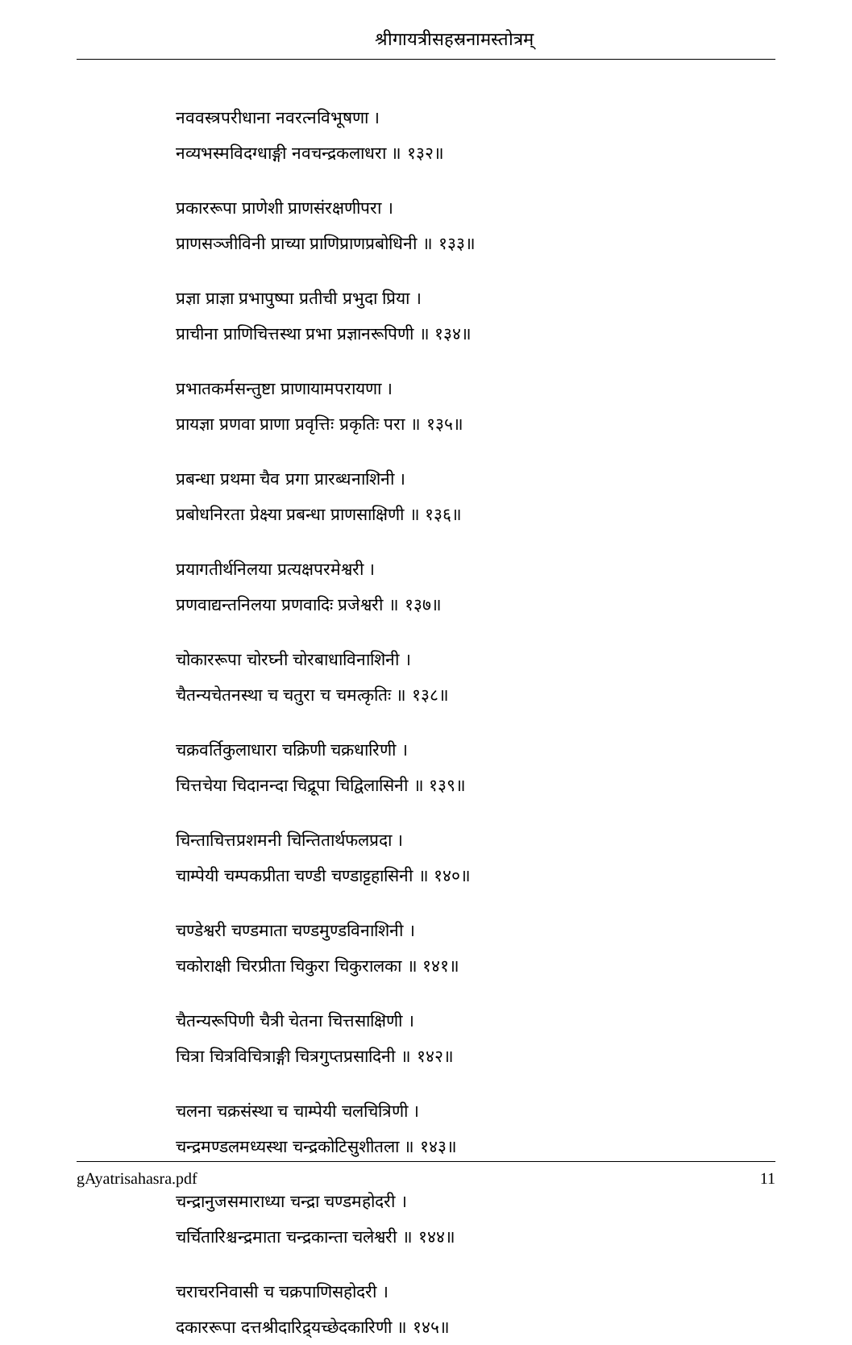श्रीगायत्रीसहस्रनामस्तोत्रम्
नववस्त्रपरीधाना नवरत्नविभूषणा ।
नव्यभस्मविदग्धाङ्गी नवचन्द्रकलाधरा ॥ १३२॥
प्रकाररूपा प्राणेशी प्राणसंरक्षणीपरा ।
प्राणसञ्जीविनी प्राच्या प्राणिप्राणप्रबोधिनी ॥ १३३॥
प्रज्ञा प्राज्ञा प्रभापुष्पा प्रतीची प्रभुदा प्रिया ।
प्राचीना प्राणिचित्तस्था प्रभा प्रज्ञानरूपिणी ॥ १३४॥
प्रभातकर्मसन्तुष्टा प्राणायामपरायणा ।
प्रायज्ञा प्रणवा प्राणा प्रवृत्तिः प्रकृतिः परा ॥ १३५॥
प्रबन्धा प्रथमा चैव प्रगा प्रारब्धनाशिनी ।
प्रबोधनिरता प्रेक्ष्या प्रबन्धा प्राणसाक्षिणी ॥ १३६॥
प्रयागतीर्थनिलया प्रत्यक्षपरमेश्वरी ।
प्रणवाद्यन्तनिलया प्रणवादिः प्रजेश्वरी ॥ १३७॥
चोकाररूपा चोरघ्नी चोरबाधाविनाशिनी ।
चैतन्यचेतनस्था च चतुरा च चमत्कृतिः ॥ १३८॥
चक्रवर्तिकुलाधारा चक्रिणी चक्रधारिणी ।
चित्तचेया चिदानन्दा चिद्रूपा चिद्विलासिनी ॥ १३९॥
चिन्ताचित्तप्रशमनी चिन्तितार्थफलप्रदा ।
चाम्पेयी चम्पकप्रीता चण्डी चण्डाट्टहासिनी ॥ १४०॥
चण्डेश्वरी चण्डमाता चण्डमुण्डविनाशिनी ।
चकोराक्षी चिरप्रीता चिकुरा चिकुरालका ॥ १४१॥
चैतन्यरूपिणी चैत्री चेतना चित्तसाक्षिणी ।
चित्रा चित्रविचित्राङ्गी चित्रगुप्तप्रसादिनी ॥ १४२॥
चलना चक्रसंस्था च चाम्पेयी चलचित्रिणी ।
चन्द्रमण्डलमध्यस्था चन्द्रकोटिसुशीतला ॥ १४३॥
चन्द्रानुजसमाराध्या चन्द्रा चण्डमहोदरी ।
चर्चितारिश्चन्द्रमाता चन्द्रकान्ता चलेश्वरी ॥ १४४॥
चराचरनिवासी च चक्रपाणिसहोदरी ।
दकाररूपा दत्तश्रीदारिद्र्यच्छेदकारिणी ॥ १४५॥
gAyatrisahasra.pdf 11